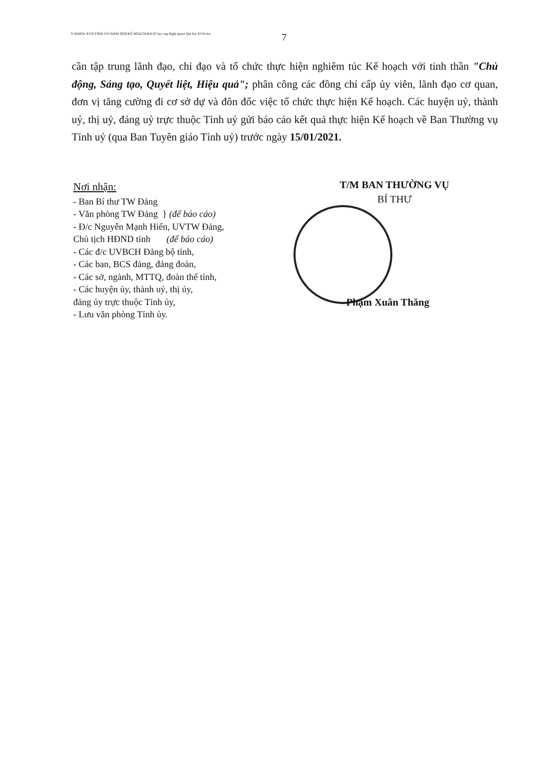Y:\KHOA XVII\TỈNH ỦY\NĂM 2020\KẾ HOẠCH\KH 02 hoc tap Nghi quyet Dai hoi XVII.doc
7
cần tập trung lãnh đạo, chỉ đạo và tổ chức thực hiện nghiêm túc Kế hoạch với tinh thần "Chủ động, Sáng tạo, Quyết liệt, Hiệu quả"; phân công các đồng chí cấp ủy viên, lãnh đạo cơ quan, đơn vị tăng cường đi cơ sở dự và đôn đốc việc tổ chức thực hiện Kế hoạch. Các huyện uỷ, thành uỷ, thị uỷ, đảng uỷ trực thuộc Tỉnh uỷ gửi báo cáo kết quả thực hiện Kế hoạch về Ban Thường vụ Tỉnh uỷ (qua Ban Tuyên giáo Tỉnh uỷ) trước ngày 15/01/2021.
Nơi nhận:
- Ban Bí thư TW Đảng
- Văn phòng TW Đảng } (để báo cáo)
- Đ/c Nguyễn Mạnh Hiển, UVTW Đảng,
Chủ tịch HĐND tỉnh (để báo cáo)
- Các đ/c UVBCH Đảng bộ tỉnh,
- Các ban, BCS đảng, đảng đoàn,
- Các sở, ngành, MTTQ, đoàn thể tỉnh,
- Các huyện ủy, thành uỷ, thị ủy,
đảng ủy trực thuộc Tỉnh ủy,
- Lưu văn phòng Tỉnh ủy.
T/M BAN THƯỜNG VỤ
BÍ THƯ
Phạm Xuân Thăng